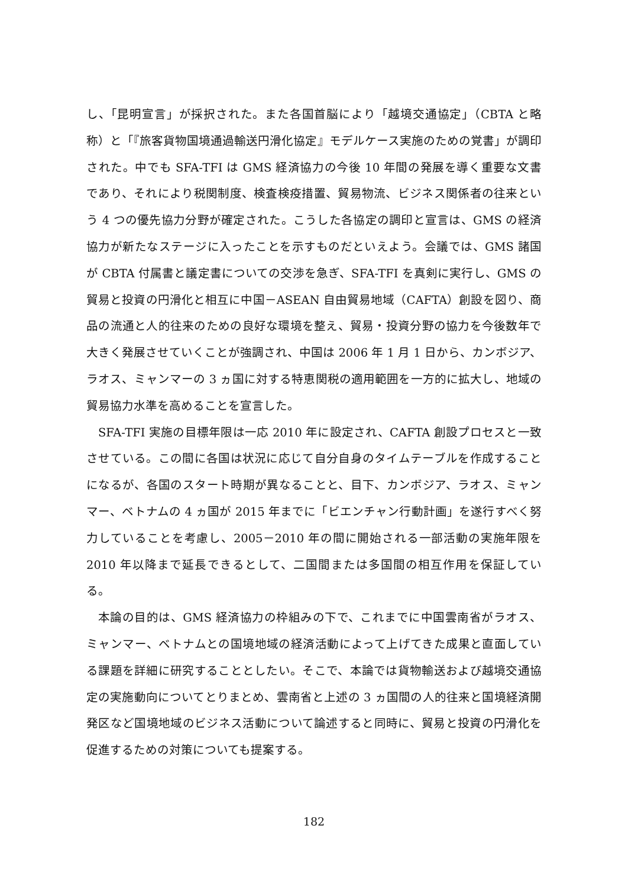し、「昆明宣言」が採択された。また各国首脳により「越境交通協定」（CBTA と略称）と「『旅客貨物国境通過輸送円滑化協定』モデルケース実施のための覚書」が調印された。中でも SFA-TFI は GMS 経済協力の今後 10 年間の発展を導く重要な文書であり、それにより税関制度、検査検疫措置、貿易物流、ビジネス関係者の往来という 4 つの優先協力分野が確定された。こうした各協定の調印と宣言は、GMS の経済協力が新たなステージに入ったことを示すものだといえよう。会議では、GMS 諸国が CBTA 付属書と議定書についての交渉を急ぎ、SFA-TFI を真剣に実行し、GMS の貿易と投資の円滑化と相互に中国－ASEAN 自由貿易地域（CAFTA）創設を図り、商品の流通と人的往来のための良好な環境を整え、貿易・投資分野の協力を今後数年で大きく発展させていくことが強調され、中国は 2006 年 1 月 1 日から、カンボジア、ラオス、ミャンマーの 3 ヵ国に対する特恵関税の適用範囲を一方的に拡大し、地域の貿易協力水準を高めることを宣言した。
SFA-TFI 実施の目標年限は一応 2010 年に設定され、CAFTA 創設プロセスと一致させている。この間に各国は状況に応じて自分自身のタイムテーブルを作成することになるが、各国のスタート時期が異なることと、目下、カンボジア、ラオス、ミャンマー、ベトナムの 4 ヵ国が 2015 年までに「ビエンチャン行動計画」を遂行すべく努力していることを考慮し、2005－2010 年の間に開始される一部活動の実施年限を 2010 年以降まで延長できるとして、二国間または多国間の相互作用を保証している。
本論の目的は、GMS 経済協力の枠組みの下で、これまでに中国雲南省がラオス、ミャンマー、ベトナムとの国境地域の経済活動によって上げてきた成果と直面している課題を詳細に研究することとしたい。そこで、本論では貨物輸送および越境交通協定の実施動向についてとりまとめ、雲南省と上述の 3 ヵ国間の人的往来と国境経済開発区など国境地域のビジネス活動について論述すると同時に、貿易と投資の円滑化を促進するための対策についても提案する。
182